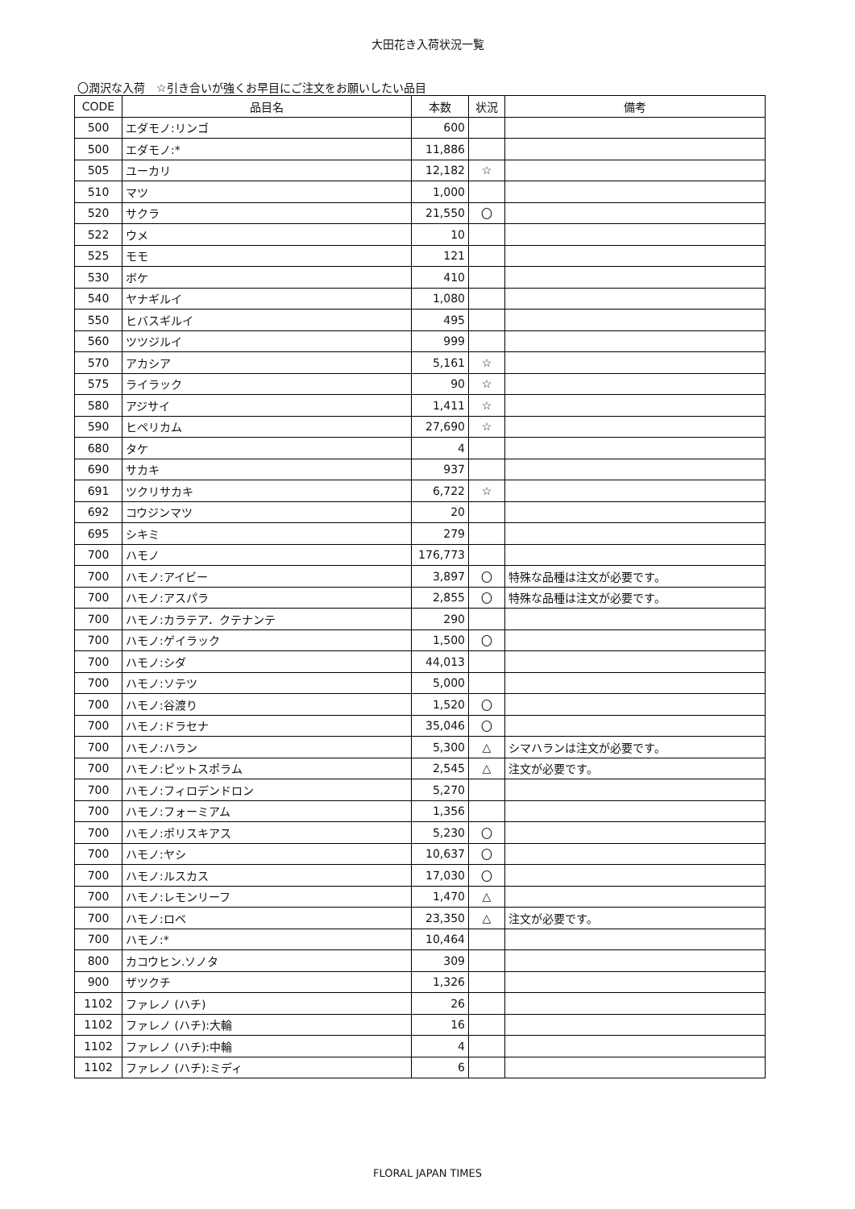大田花き入荷状況一覧
〇潤沢な入荷　☆引き合いが強くお早目にご注文をお願いしたい品目
| CODE | 品目名 | 本数 | 状況 | 備考 |
| --- | --- | --- | --- | --- |
| 500 | エダモノ:リンゴ | 600 | | |
| 500 | エダモノ:* | 11,886 | | |
| 505 | ユーカリ | 12,182 | ☆ | |
| 510 | マツ | 1,000 | | |
| 520 | サクラ | 21,550 | 〇 | |
| 522 | ウメ | 10 | | |
| 525 | モモ | 121 | | |
| 530 | ボケ | 410 | | |
| 540 | ヤナギルイ | 1,080 | | |
| 550 | ヒバスギルイ | 495 | | |
| 560 | ツツジルイ | 999 | | |
| 570 | アカシア | 5,161 | ☆ | |
| 575 | ライラック | 90 | ☆ | |
| 580 | アジサイ | 1,411 | ☆ | |
| 590 | ヒペリカム | 27,690 | ☆ | |
| 680 | タケ | 4 | | |
| 690 | サカキ | 937 | | |
| 691 | ツクリサカキ | 6,722 | ☆ | |
| 692 | コウジンマツ | 20 | | |
| 695 | シキミ | 279 | | |
| 700 | ハモノ | 176,773 | | |
| 700 | ハモノ:アイビー | 3,897 | 〇 | 特殊な品種は注文が必要です。 |
| 700 | ハモノ:アスパラ | 2,855 | 〇 | 特殊な品種は注文が必要です。 |
| 700 | ハモノ:カラテア．クテナンテ | 290 | | |
| 700 | ハモノ:ゲイラック | 1,500 | 〇 | |
| 700 | ハモノ:シダ | 44,013 | | |
| 700 | ハモノ:ソテツ | 5,000 | | |
| 700 | ハモノ:谷渡り | 1,520 | 〇 | |
| 700 | ハモノ:ドラセナ | 35,046 | 〇 | |
| 700 | ハモノ:ハラン | 5,300 | △ | シマハランは注文が必要です。 |
| 700 | ハモノ:ピットスポラム | 2,545 | △ | 注文が必要です。 |
| 700 | ハモノ:フィロデンドロン | 5,270 | | |
| 700 | ハモノ:フォーミアム | 1,356 | | |
| 700 | ハモノ:ポリスキアス | 5,230 | 〇 | |
| 700 | ハモノ:ヤシ | 10,637 | 〇 | |
| 700 | ハモノ:ルスカス | 17,030 | 〇 | |
| 700 | ハモノ:レモンリーフ | 1,470 | △ | |
| 700 | ハモノ:ロベ | 23,350 | △ | 注文が必要です。 |
| 700 | ハモノ:* | 10,464 | | |
| 800 | カコウヒン.ソノタ | 309 | | |
| 900 | ザツクチ | 1,326 | | |
| 1102 | ファレノ (ハチ) | 26 | | |
| 1102 | ファレノ (ハチ):大輪 | 16 | | |
| 1102 | ファレノ (ハチ):中輪 | 4 | | |
| 1102 | ファレノ (ハチ):ミディ | 6 | | |
FLORAL JAPAN TIMES